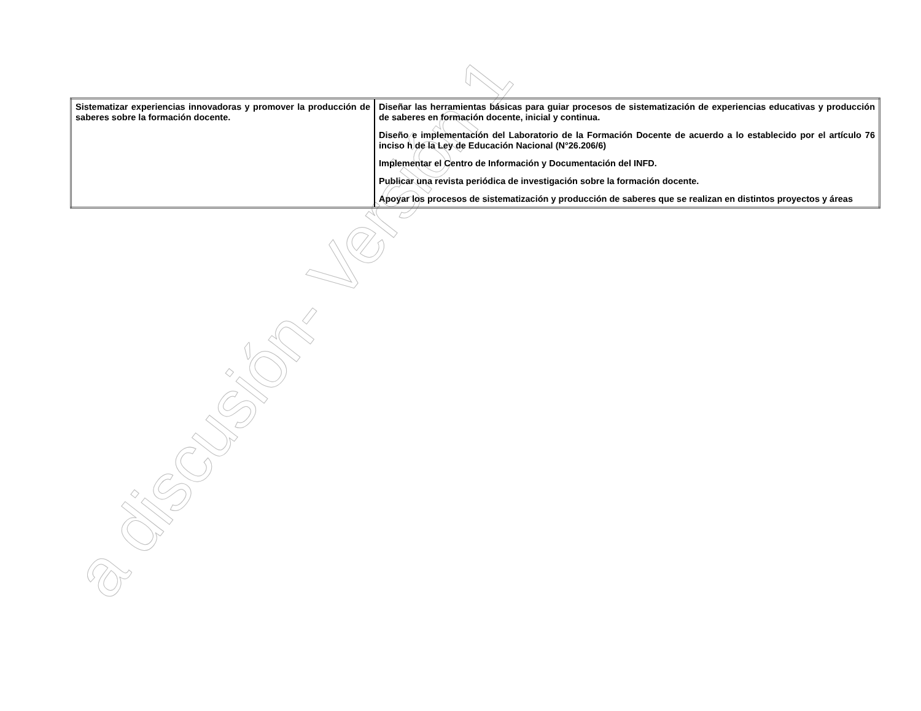a discusión- Versión 1
| Sistematizar experiencias innovadoras y promover la producción de saberes sobre la formación docente. | Diseñar las herramientas básicas para guiar procesos de sistematización de experiencias educativas y producción de saberes en formación docente, inicial y continua. Diseño e implementación del Laboratorio de la Formación Docente de acuerdo a lo establecido por el artículo 76 inciso h de la Ley de Educación Nacional (N°26.206/6) Implementar el Centro de Información y Documentación del INFD. Publicar una revista periódica de investigación sobre la formación docente. Apoyar los procesos de sistematización y producción de saberes que se realizan en distintos proyectos y áreas |